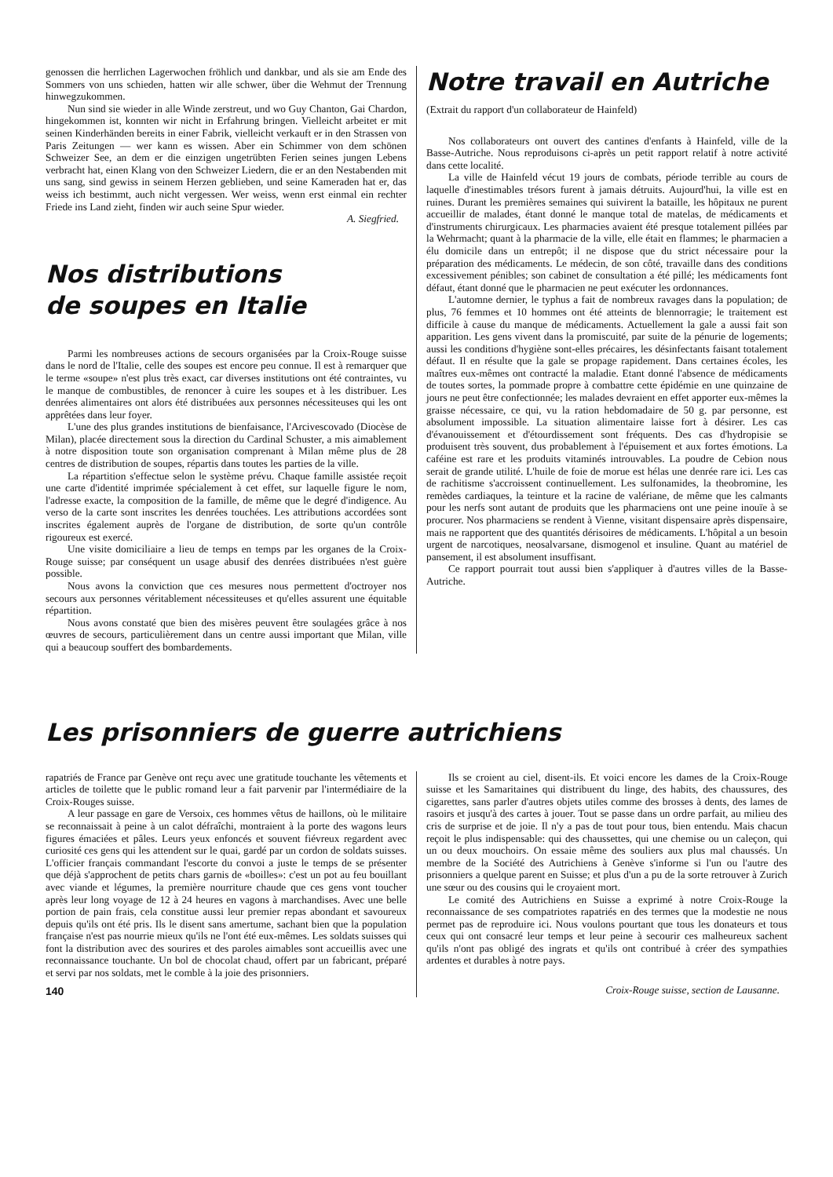genossen die herrlichen Lagerwochen fröhlich und dankbar, und als sie am Ende des Sommers von uns schieden, hatten wir alle schwer, über die Wehmut der Trennung hinwegzukommen.
Nun sind sie wieder in alle Winde zerstreut, und wo Guy Chanton, Gai Chardon, hingekommen ist, konnten wir nicht in Erfahrung bringen. Vielleicht arbeitet er mit seinen Kinderhänden bereits in einer Fabrik, vielleicht verkauft er in den Strassen von Paris Zeitungen — wer kann es wissen. Aber ein Schimmer von dem schönen Schweizer See, an dem er die einzigen ungetrübten Ferien seines jungen Lebens verbracht hat, einen Klang von den Schweizer Liedern, die er an den Nestabenden mit uns sang, sind gewiss in seinem Herzen geblieben, und seine Kameraden hat er, das weiss ich bestimmt, auch nicht vergessen. Wer weiss, wenn erst einmal ein rechter Friede ins Land zieht, finden wir auch seine Spur wieder.
A. Siegfried.
Nos distributions
de soupes en Italie
Parmi les nombreuses actions de secours organisées par la Croix-Rouge suisse dans le nord de l'Italie, celle des soupes est encore peu connue. Il est à remarquer que le terme «soupe» n'est plus très exact, car diverses institutions ont été contraintes, vu le manque de combustibles, de renoncer à cuire les soupes et à les distribuer. Les denrées alimentaires ont alors été distribuées aux personnes nécessiteuses qui les ont apprêtées dans leur foyer.
L'une des plus grandes institutions de bienfaisance, l'Arcivescovado (Diocèse de Milan), placée directement sous la direction du Cardinal Schuster, a mis aimablement à notre disposition toute son organisation comprenant à Milan même plus de 28 centres de distribution de soupes, répartis dans toutes les parties de la ville.
La répartition s'effectue selon le système prévu. Chaque famille assistée reçoit une carte d'identité imprimée spécialement à cet effet, sur laquelle figure le nom, l'adresse exacte, la composition de la famille, de même que le degré d'indigence. Au verso de la carte sont inscrites les denrées touchées. Les attributions accordées sont inscrites également auprès de l'organe de distribution, de sorte qu'un contrôle rigoureux est exercé.
Une visite domiciliaire a lieu de temps en temps par les organes de la Croix-Rouge suisse; par conséquent un usage abusif des denrées distribuées n'est guère possible.
Nous avons la conviction que ces mesures nous permettent d'octroyer nos secours aux personnes véritablement nécessiteuses et qu'elles assurent une équitable répartition.
Nous avons constaté que bien des misères peuvent être soulagées grâce à nos œuvres de secours, particulièrement dans un centre aussi important que Milan, ville qui a beaucoup souffert des bombardements.
Notre travail en Autriche
(Extrait du rapport d'un collaborateur de Hainfeld)
Nos collaborateurs ont ouvert des cantines d'enfants à Hainfeld, ville de la Basse-Autriche. Nous reproduisons ci-après un petit rapport relatif à notre activité dans cette localité.
La ville de Hainfeld vécut 19 jours de combats, période terrible au cours de laquelle d'inestimables trésors furent à jamais détruits. Aujourd'hui, la ville est en ruines. Durant les premières semaines qui suivirent la bataille, les hôpitaux ne purent accueillir de malades, étant donné le manque total de matelas, de médicaments et d'instruments chirurgicaux. Les pharmacies avaient été presque totalement pillées par la Wehrmacht; quant à la pharmacie de la ville, elle était en flammes; le pharmacien a élu domicile dans un entrepôt; il ne dispose que du strict nécessaire pour la préparation des médicaments. Le médecin, de son côté, travaille dans des conditions excessivement pénibles; son cabinet de consultation a été pillé; les médicaments font défaut, étant donné que le pharmacien ne peut exécuter les ordonnances.
L'automne dernier, le typhus a fait de nombreux ravages dans la population; de plus, 76 femmes et 10 hommes ont été atteints de blennorragie; le traitement est difficile à cause du manque de médicaments. Actuellement la gale a aussi fait son apparition. Les gens vivent dans la promiscuité, par suite de la pénurie de logements; aussi les conditions d'hygiène sont-elles précaires, les désinfectants faisant totalement défaut. Il en résulte que la gale se propage rapidement. Dans certaines écoles, les maîtres eux-mêmes ont contracté la maladie. Etant donné l'absence de médicaments de toutes sortes, la pommade propre à combattre cette épidémie en une quinzaine de jours ne peut être confectionnée; les malades devraient en effet apporter eux-mêmes la graisse nécessaire, ce qui, vu la ration hebdomadaire de 50 g. par personne, est absolument impossible. La situation alimentaire laisse fort à désirer. Les cas d'évanouissement et d'étourdissement sont fréquents. Des cas d'hydropisie se produisent très souvent, dus probablement à l'épuisement et aux fortes émotions. La caféine est rare et les produits vitaminés introuvables. La poudre de Cebion nous serait de grande utilité. L'huile de foie de morue est hélas une denrée rare ici. Les cas de rachitisme s'accroissent continuellement. Les sulfonamides, la theobromine, les remèdes cardiaques, la teinture et la racine de valériane, de même que les calmants pour les nerfs sont autant de produits que les pharmaciens ont une peine inouïe à se procurer. Nos pharmaciens se rendent à Vienne, visitant dispensaire après dispensaire, mais ne rapportent que des quantités dérisoires de médicaments. L'hôpital a un besoin urgent de narcotiques, neosalvarsane, dismogenol et insuline. Quant au matériel de pansement, il est absolument insuffisant.
Ce rapport pourrait tout aussi bien s'appliquer à d'autres villes de la Basse-Autriche.
Les prisonniers de guerre autrichiens
rapatriés de France par Genève ont reçu avec une gratitude touchante les vêtements et articles de toilette que le public romand leur a fait parvenir par l'intermédiaire de la Croix-Rouges suisse.
A leur passage en gare de Versoix, ces hommes vêtus de haillons, où le militaire se reconnaissait à peine à un calot défraîchi, montraient à la porte des wagons leurs figures émaciées et pâles. Leurs yeux enfoncés et souvent fiévreux regardent avec curiosité ces gens qui les attendent sur le quai, gardé par un cordon de soldats suisses. L'officier français commandant l'escorte du convoi a juste le temps de se présenter que déjà s'approchent de petits chars garnis de «boilles»: c'est un pot au feu bouillant avec viande et légumes, la première nourriture chaude que ces gens vont toucher après leur long voyage de 12 à 24 heures en vagons à marchandises. Avec une belle portion de pain frais, cela constitue aussi leur premier repas abondant et savoureux depuis qu'ils ont été pris. Ils le disent sans amertume, sachant bien que la population française n'est pas nourrie mieux qu'ils ne l'ont été eux-mêmes. Les soldats suisses qui font la distribution avec des sourires et des paroles aimables sont accueillis avec une reconnaissance touchante. Un bol de chocolat chaud, offert par un fabricant, préparé et servi par nos soldats, met le comble à la joie des prisonniers.
140
Ils se croient au ciel, disent-ils. Et voici encore les dames de la Croix-Rouge suisse et les Samaritaines qui distribuent du linge, des habits, des chaussures, des cigarettes, sans parler d'autres objets utiles comme des brosses à dents, des lames de rasoirs et jusqu'à des cartes à jouer. Tout se passe dans un ordre parfait, au milieu des cris de surprise et de joie. Il n'y a pas de tout pour tous, bien entendu. Mais chacun reçoit le plus indispensable: qui des chaussettes, qui une chemise ou un caleçon, qui un ou deux mouchoirs. On essaie même des souliers aux plus mal chaussés. Un membre de la Société des Autrichiens à Genève s'informe si l'un ou l'autre des prisonniers a quelque parent en Suisse; et plus d'un a pu de la sorte retrouver à Zurich une sœur ou des cousins qui le croyaient mort.
Le comité des Autrichiens en Suisse a exprimé à notre Croix-Rouge la reconnaissance de ses compatriotes rapatriés en des termes que la modestie ne nous permet pas de reproduire ici. Nous voulons pourtant que tous les donateurs et tous ceux qui ont consacré leur temps et leur peine à secourir ces malheureux sachent qu'ils n'ont pas obligé des ingrats et qu'ils ont contribué à créer des sympathies ardentes et durables à notre pays.
Croix-Rouge suisse, section de Lausanne.